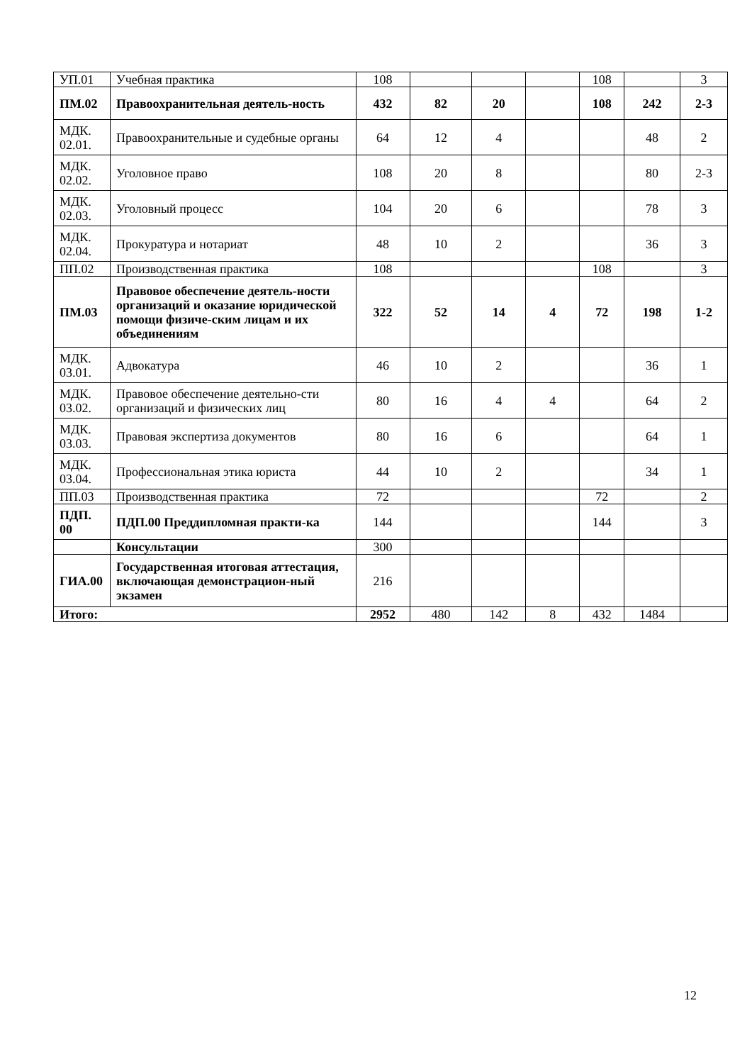| УП.01 | Учебная практика | 108 | | | | 108 | | 3 |
| ПМ.02 | Правоохранительная деятель-ность | 432 | 82 | 20 | | 108 | 242 | 2-3 |
| МДК. 02.01. | Правоохранительные и судебные органы | 64 | 12 | 4 | | | 48 | 2 |
| МДК. 02.02. | Уголовное право | 108 | 20 | 8 | | | 80 | 2-3 |
| МДК. 02.03. | Уголовный процесс | 104 | 20 | 6 | | | 78 | 3 |
| МДК. 02.04. | Прокуратура и нотариат | 48 | 10 | 2 | | | 36 | 3 |
| ПП.02 | Производственная практика | 108 | | | | 108 | | 3 |
| ПМ.03 | Правовое обеспечение деятель-ности организаций и оказание юридической помощи физиче-ским лицам и их объединениям | 322 | 52 | 14 | 4 | 72 | 198 | 1-2 |
| МДК. 03.01. | Адвокатура | 46 | 10 | 2 | | | 36 | 1 |
| МДК. 03.02. | Правовое обеспечение деятельно-сти организаций и физических лиц | 80 | 16 | 4 | 4 | | 64 | 2 |
| МДК. 03.03. | Правовая экспертиза документов | 80 | 16 | 6 | | | 64 | 1 |
| МДК. 03.04. | Профессиональная этика юриста | 44 | 10 | 2 | | | 34 | 1 |
| ПП.03 | Производственная практика | 72 | | | | 72 | | 2 |
| ПДП. 00 | ПДП.00 Преддипломная практи-ка | 144 | | | | 144 | | 3 |
| | Консультации | 300 | | | | | | |
| ГИА.00 | Государственная итоговая аттестация, включающая демонстрацион-ный экзамен | 216 | | | | | | |
| Итого: | | 2952 | 480 | 142 | 8 | 432 | 1484 | |
12